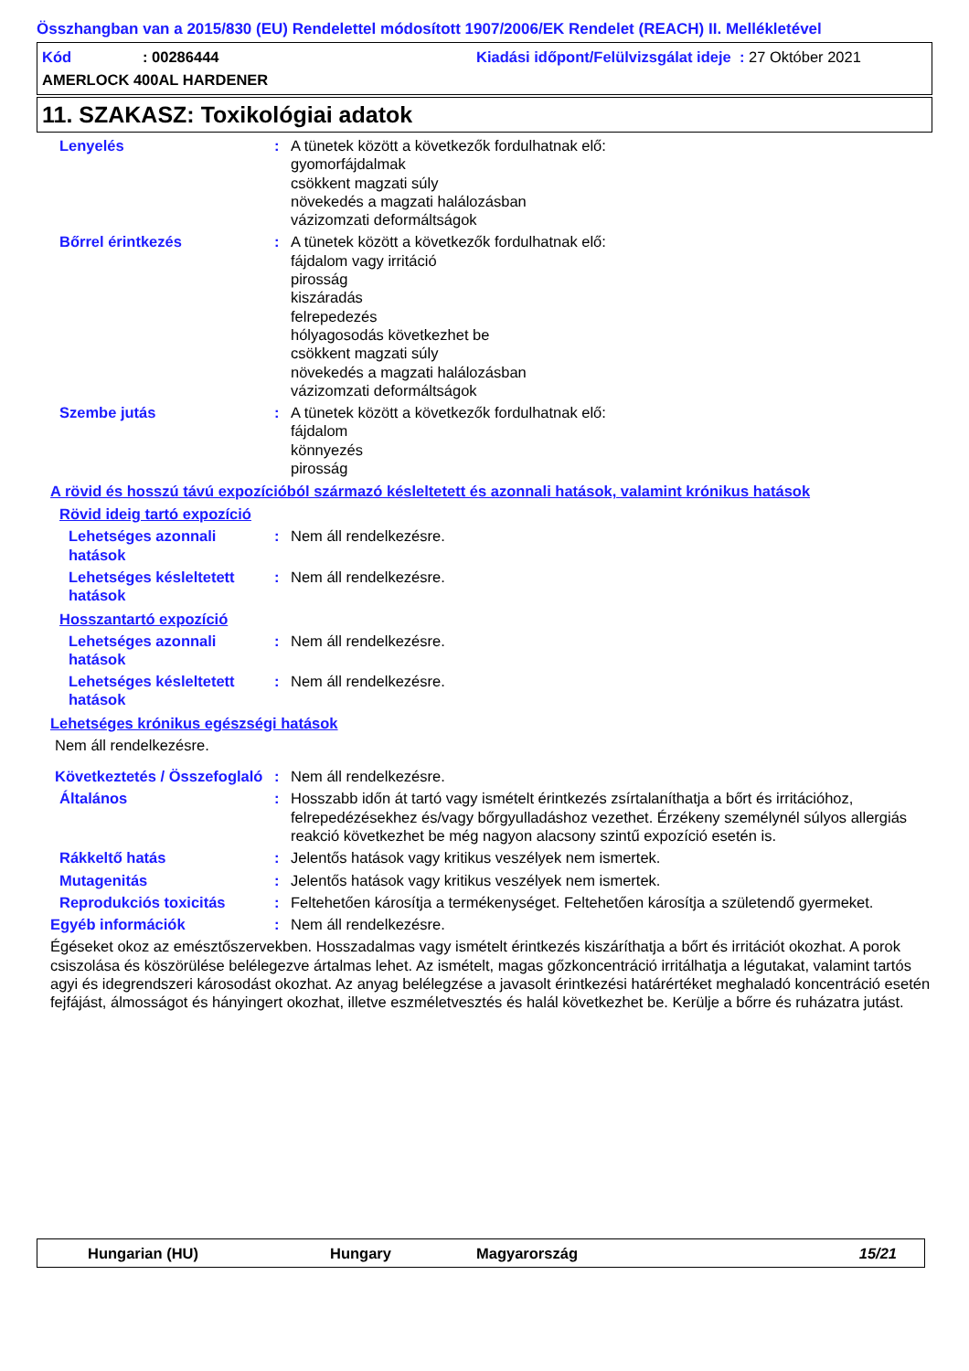Összhangban van a 2015/830 (EU) Rendelettel módosított 1907/2006/EK Rendelet (REACH) II. Mellékletével
Kód: 00286444 Kiadási időpont/Felülvizsgálat ideje : 27 Október 2021
AMERLOCK 400AL HARDENER
11. SZAKASZ: Toxikológiai adatok
Lenyelés : A tünetek között a következők fordulhatnak elő:
gyomorfájdalmak
csökkent magzati súly
növekedés a magzati halálozásban
vázizomzati deformáltságok
Bőrrel érintkezés : A tünetek között a következők fordulhatnak elő:
fájdalom vagy irritáció
pirosság
kiszáradás
felrepedezés
hólyagosodás következhet be
csökkent magzati súly
növekedés a magzati halálozásban
vázizomzati deformáltságok
Szembe jutás : A tünetek között a következők fordulhatnak elő:
fájdalom
könnyezés
pirosság
A rövid és hosszú távú expozícióból származó késleltetett és azonnali hatások, valamint krónikus hatások
Rövid ideig tartó expozíció
Lehetséges azonnali hatások
: Nem áll rendelkezésre.
Lehetséges késleltetett hatások
: Nem áll rendelkezésre.
Hosszantartó expozíció
Lehetséges azonnali hatások
: Nem áll rendelkezésre.
Lehetséges késleltetett hatások
: Nem áll rendelkezésre.
Lehetséges krónikus egészségi hatások
Nem áll rendelkezésre.
Következtetés / Összefoglaló
: Nem áll rendelkezésre.
Általános : Hosszabb időn át tartó vagy ismételt érintkezés zsírtalaníthatja a bőrt és irritációhoz, felrepedézésekhez és/vagy bőrgyulladáshoz vezethet. Érzékeny személynél súlyos allergiás reakció következhet be még nagyon alacsony szintű expozíció esetén is.
Rákkeltő hatás : Jelentős hatások vagy kritikus veszélyek nem ismertek.
Mutagenitás : Jelentős hatások vagy kritikus veszélyek nem ismertek.
Reprodukciós toxicitás : Feltehetően károsítja a termékenységet. Feltehetően károsítja a születendő gyermeket.
Egyéb információk : Nem áll rendelkezésre.
Égéseket okoz az emésztőszervekben. Hosszadalmas vagy ismételt érintkezés kiszáríthatja a bőrt és irritációt okozhat. A porok csiszolása és köszörülése belélegezve ártalmas lehet. Az ismételt, magas gőzkoncentráció irritálhatja a légutakat, valamint tartós agyi és idegrendszeri károsodást okozhat. Az anyag belélegzése a javasolt érintkezési határértéket meghaladó koncentráció esetén fejfájást, álmosságot és hányingert okozhat, illetve eszméletvesztés és halál következhet be. Kerülje a bőrre és ruházatra jutást.
Hungarian (HU) Hungary Magyarország 15/21